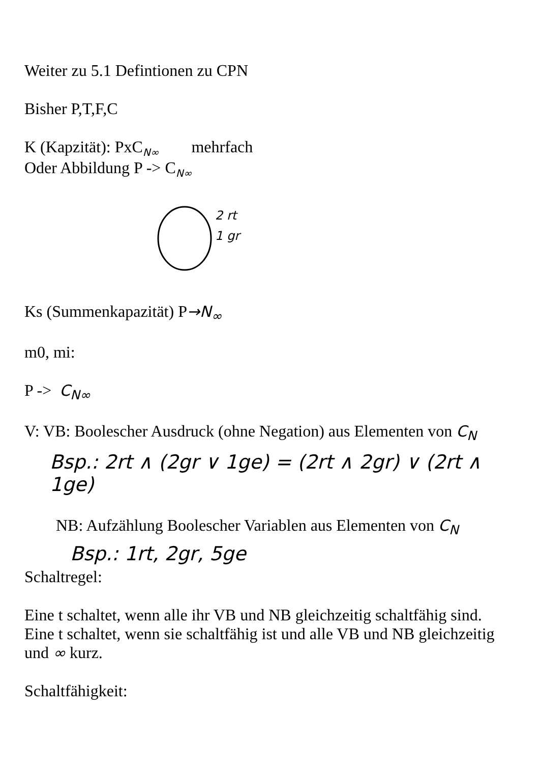Weiter zu 5.1 Defintionen zu CPN
Bisher P,T,F,C
K (Kapzität): PxC<sub>N∞</sub> mehrfach
Oder Abbildung P -> C<sub>N∞</sub>
2 rt
1 gr
Ks (Summenkapazität) P→N<sub>∞</sub>
m0, mi:
P -> C<sub>N∞</sub>
V: VB: Boolescher Ausdruck (ohne Negation) aus Elementen von C<sub>N</sub>
Bsp.: 2rt ∧ (2gr ∨ 1ge) = (2rt ∧ 2gr) ∨ (2rt ∧ 1ge)
NB: Aufzählung Boolescher Variablen aus Elementen von C<sub>N</sub>
Bsp.: 1rt, 2gr, 5ge
Schaltregel:
Eine t schaltet, wenn alle ihr VB und NB gleichzeitig schaltfähig sind.
Eine t schaltet, wenn sie schaltfähig ist und alle VB und NB gleichzeitig
und ∞ kurz.
Schaltfähigkeit: